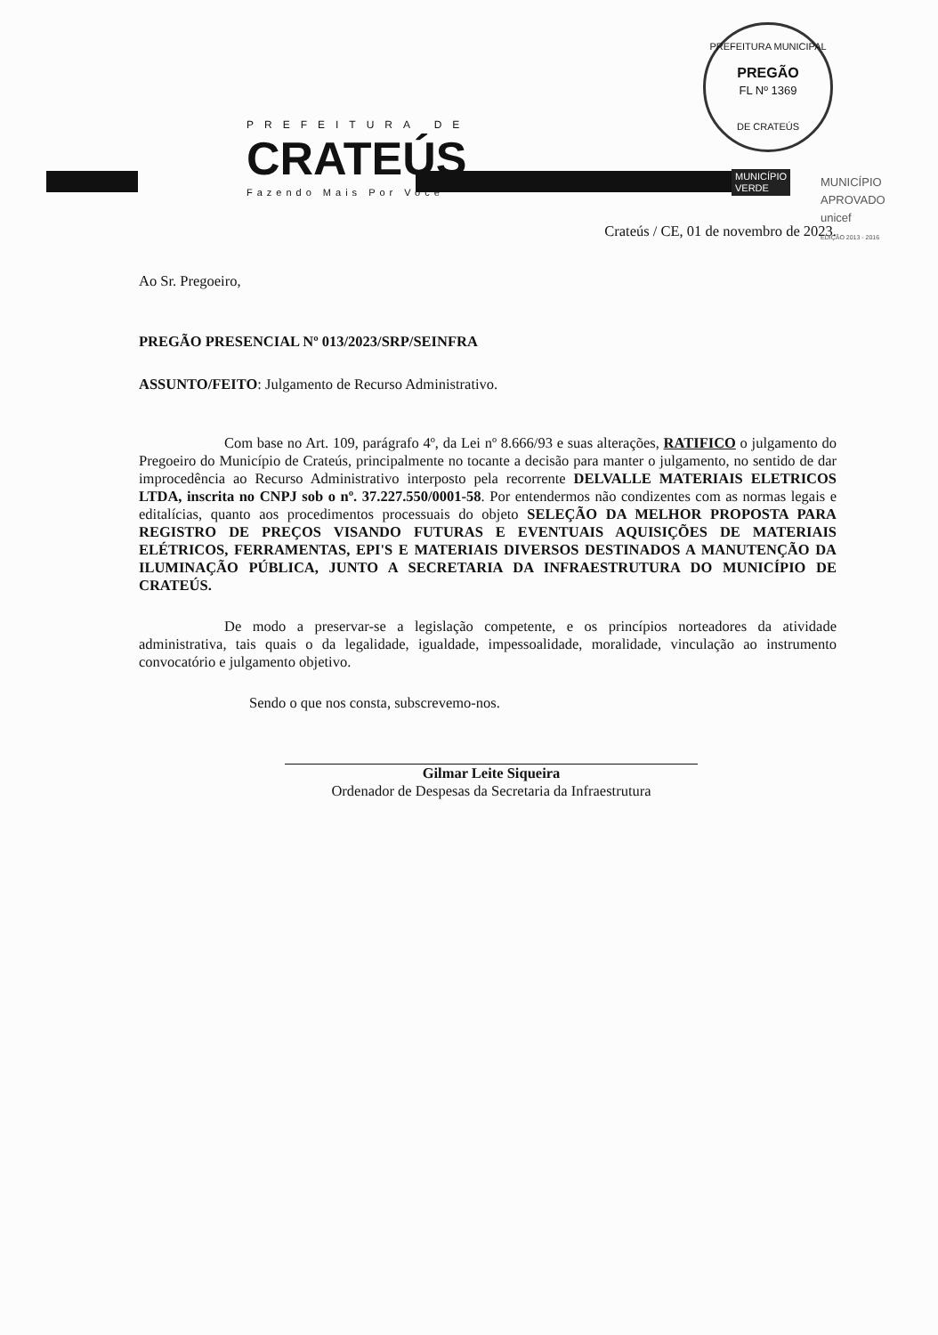PREFEITURA MUNICIPAL
PREGÃO
FL Nº 1369
DE CRATEÚS
PREFEITURA DE
CRATEÚS
Fazendo Mais Por Você
MUNICÍPIO
VERDE
MUNICÍPIO APROVADO
unicef
EDIÇÃO 2013 - 2016
Crateús / CE, 01 de novembro de 2023.
Ao Sr. Pregoeiro,
PREGÃO PRESENCIAL Nº 013/2023/SRP/SEINFRA
ASSUNTO/FEITO: Julgamento de Recurso Administrativo.
Com base no Art. 109, parágrafo 4º, da Lei nº 8.666/93 e suas alterações, RATIFICO o julgamento do Pregoeiro do Município de Crateús, principalmente no tocante a decisão para manter o julgamento, no sentido de dar improcedência ao Recurso Administrativo interposto pela recorrente DELVALLE MATERIAIS ELETRICOS LTDA, inscrita no CNPJ sob o nº. 37.227.550/0001-58. Por entendermos não condizentes com as normas legais e editalícias, quanto aos procedimentos processuais do objeto SELEÇÃO DA MELHOR PROPOSTA PARA REGISTRO DE PREÇOS VISANDO FUTURAS E EVENTUAIS AQUISIÇÕES DE MATERIAIS ELÉTRICOS, FERRAMENTAS, EPI'S E MATERIAIS DIVERSOS DESTINADOS A MANUTENÇÃO DA ILUMINAÇÃO PÚBLICA, JUNTO A SECRETARIA DA INFRAESTRUTURA DO MUNICÍPIO DE CRATEÚS.
De modo a preservar-se a legislação competente, e os princípios norteadores da atividade administrativa, tais quais o da legalidade, igualdade, impessoalidade, moralidade, vinculação ao instrumento convocatório e julgamento objetivo.
Sendo o que nos consta, subscrevemo-nos.
Gilmar Leite Siqueira
Ordenador de Despesas da Secretaria da Infraestrutura